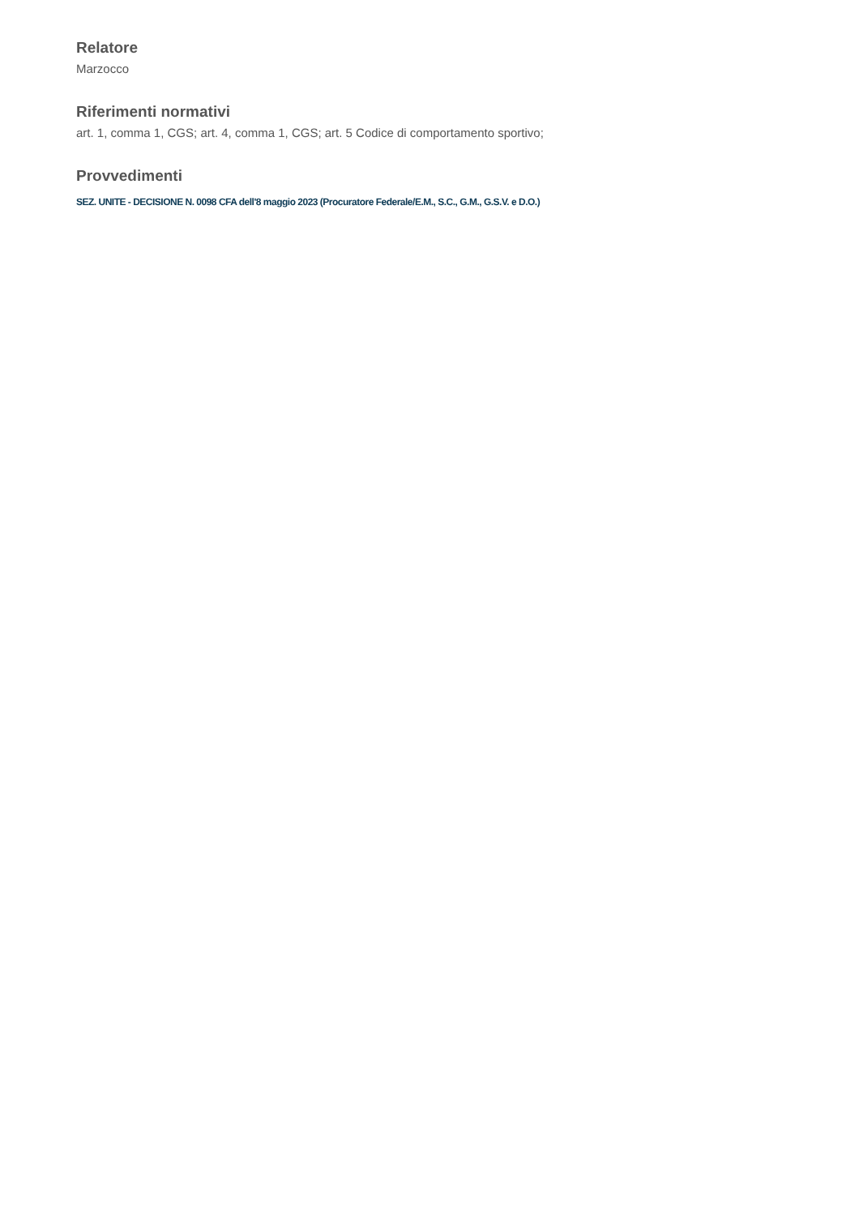Relatore
Marzocco
Riferimenti normativi
art. 1, comma 1, CGS; art. 4, comma 1, CGS; art. 5 Codice di comportamento sportivo;
Provvedimenti
SEZ. UNITE - DECISIONE N. 0098 CFA dell'8 maggio 2023 (Procuratore Federale/E.M., S.C., G.M., G.S.V. e D.O.)